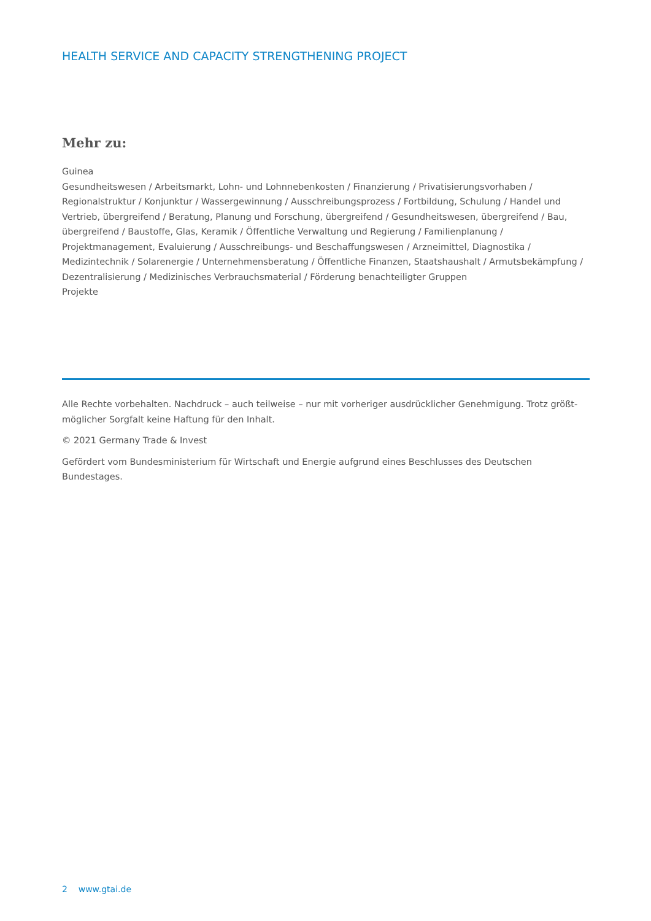HEALTH SERVICE AND CAPACITY STRENGTHENING PROJECT
Mehr zu:
Guinea
Gesundheitswesen / Arbeitsmarkt, Lohn- und Lohnnebenkosten / Finanzierung / Privatisierungsvorhaben / Regionalstruktur / Konjunktur / Wassergewinnung / Ausschreibungsprozess / Fortbildung, Schulung / Handel und Vertrieb, übergreifend / Beratung, Planung und Forschung, übergreifend / Gesundheitswesen, übergreifend / Bau, übergreifend / Baustoffe, Glas, Keramik / Öffentliche Verwaltung und Regierung / Familienplanung / Projektmanagement, Evaluierung / Ausschreibungs- und Beschaffungswesen / Arzneimittel, Diagnostika / Medizintechnik / Solarenergie / Unternehmensberatung / Öffentliche Finanzen, Staatshaushalt / Armutsbekämpfung / Dezentralisierung / Medizinisches Verbrauchsmaterial / Förderung benachteiligter Gruppen
Projekte
Alle Rechte vorbehalten. Nachdruck – auch teilweise – nur mit vorheriger ausdrücklicher Genehmigung. Trotz größt-möglicher Sorgfalt keine Haftung für den Inhalt.
© 2021 Germany Trade & Invest
Gefördert vom Bundesministerium für Wirtschaft und Energie aufgrund eines Beschlusses des Deutschen Bundestages.
2 www.gtai.de